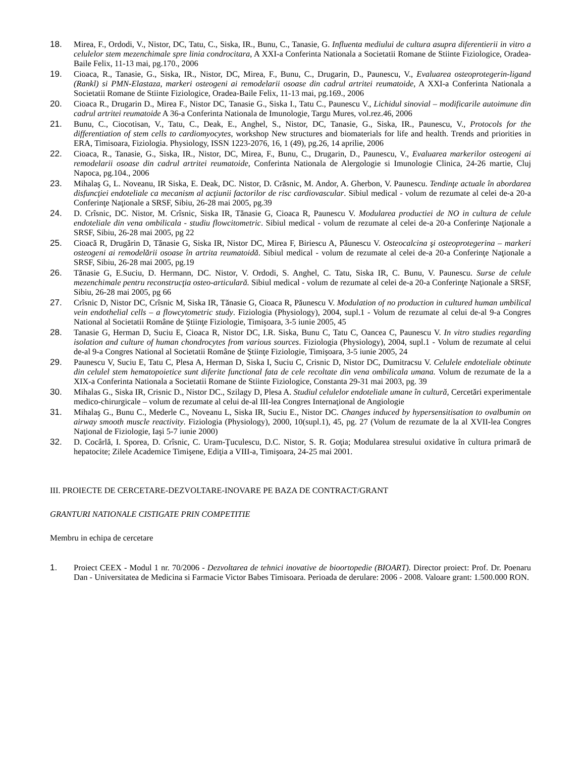18. Mirea, F., Ordodi, V., Nistor, DC, Tatu, C., Siska, IR., Bunu, C., Tanasie, G. Influenta mediului de cultura asupra diferentierii in vitro a celulelor stem mezenchimale spre linia condrocitara, A XXI-a Conferinta Nationala a Societatii Romane de Stiinte Fiziologice, Oradea-Baile Felix, 11-13 mai, pg.170., 2006
19. Cioaca, R., Tanasie, G., Siska, IR., Nistor, DC, Mirea, F., Bunu, C., Drugarin, D., Paunescu, V., Evaluarea osteoprotegerin-ligand (Rankl) si PMN-Elastaza, markeri osteogeni ai remodelarii osoase din cadrul artritei reumatoide, A XXI-a Conferinta Nationala a Societatii Romane de Stiinte Fiziologice, Oradea-Baile Felix, 11-13 mai, pg.169., 2006
20. Cioaca R., Drugarin D., Mirea F., Nistor DC, Tanasie G., Siska I., Tatu C., Paunescu V., Lichidul sinovial – modificarile autoimune din cadrul artritei reumatoide A 36-a Conferinta Nationala de Imunologie, Targu Mures, vol.rez.46, 2006
21. Bunu, C., Ciocotisan, V., Tatu, C., Deak, E., Anghel, S., Nistor, DC, Tanasie, G., Siska, IR., Paunescu, V., Protocols for the differentiation of stem cells to cardiomyocytes, workshop New structures and biomaterials for life and health. Trends and priorities in ERA, Timisoara, Fiziologia. Physiology, ISSN 1223-2076, 16, 1 (49), pg.26, 14 aprilie, 2006
22. Cioaca, R., Tanasie, G., Siska, IR., Nistor, DC, Mirea, F., Bunu, C., Drugarin, D., Paunescu, V., Evaluarea markerilor osteogeni ai remodelarii osoase din cadrul artritei reumatoide, Conferinta Nationala de Alergologie si Imunologie Clinica, 24-26 martie, Cluj Napoca, pg.104., 2006
23. Mihalaş G, L. Noveanu, IR Siska, E. Deak, DC. Nistor, D. Crăsnic, M. Andor, A. Gherbon, V. Paunescu. Tendinţe actuale în abordarea disfuncţiei endoteliale ca mecanism al acţiunii factorilor de risc cardiovascular. Sibiul medical - volum de rezumate al celei de-a 20-a Conferinţe Naţionale a SRSF, Sibiu, 26-28 mai 2005, pg.39
24. D. Crîsnic, DC. Nistor, M. Crîsnic, Siska IR, Tănasie G, Cioaca R, Paunescu V. Modularea productiei de NO in cultura de celule endoteliale din vena ombilicala - studiu flowcitometric. Sibiul medical - volum de rezumate al celei de-a 20-a Conferinţe Naţionale a SRSF, Sibiu, 26-28 mai 2005, pg 22
25. Cioacă R, Drugărin D, Tănasie G, Siska IR, Nistor DC, Mirea F, Biriescu A, Păunescu V. Osteocalcina şi osteoprotegerina – markeri osteogeni ai remodelării osoase în artrita reumatoidă. Sibiul medical - volum de rezumate al celei de-a 20-a Conferinţe Naţionale a SRSF, Sibiu, 26-28 mai 2005, pg.19
26. Tănasie G, E.Suciu, D. Hermann, DC. Nistor, V. Ordodi, S. Anghel, C. Tatu, Siska IR, C. Bunu, V. Paunescu. Surse de celule mezenchimale pentru reconstrucţia osteo-articulară. Sibiul medical - volum de rezumate al celei de-a 20-a Conferinţe Naţionale a SRSF, Sibiu, 26-28 mai 2005, pg 66
27. Crîsnic D, Nistor DC, Crîsnic M, Siska IR, Tănasie G, Cioaca R, Păunescu V. Modulation of no production in cultured human umbilical vein endothelial cells – a flowcytometric study. Fiziologia (Physiology), 2004, supl.1 - Volum de rezumate al celui de-al 9-a Congres National al Societatii Române de Ştiinţe Fiziologie, Timişoara, 3-5 iunie 2005, 45
28. Tanasie G, Herman D, Suciu E, Cioaca R, Nistor DC, I.R. Siska, Bunu C, Tatu C, Oancea C, Paunescu V. In vitro studies regarding isolation and culture of human chondrocytes from various sources. Fiziologia (Physiology), 2004, supl.1 - Volum de rezumate al celui de-al 9-a Congres National al Societatii Române de Ştiinţe Fiziologie, Timişoara, 3-5 iunie 2005, 24
29. Paunescu V, Suciu E, Tatu C, Plesa A, Herman D, Siska I, Suciu C, Crisnic D, Nistor DC, Dumitracsu V. Celulele endoteliale obtinute din celulel stem hematopoietice sunt diferite functional fata de cele recoltate din vena ombilicala umana. Volum de rezumate de la a XIX-a Conferinta Nationala a Societatii Romane de Stiinte Fiziologice, Constanta 29-31 mai 2003, pg. 39
30. Mihalas G., Siska IR, Crisnic D., Nistor DC., Szilagy D, Plesa A. Studiul celulelor endoteliale umane în cultură, Cercetări experimentale medico-chirurgicale – volum de rezumate al celui de-al III-lea Congres Internaţional de Angiologie
31. Mihalaş G., Bunu C., Mederle C., Noveanu L, Siska IR, Suciu E., Nistor DC. Changes induced by hypersensitisation to ovalbumin on airway smooth muscle reactivity. Fiziologia (Physiology), 2000, 10(supl.1), 45, pg. 27 (Volum de rezumate de la al XVII-lea Congres Naţional de Fiziologie, Iaşi 5-7 iunie 2000)
32. D. Cocârlă, I. Sporea, D. Crîsnic, C. Uram-Ţuculescu, D.C. Nistor, S. R. Goţia; Modularea stresului oxidative în cultura primară de hepatocite; Zilele Academice Timişene, Ediţia a VIII-a, Timişoara, 24-25 mai 2001.
III. PROIECTE DE CERCETARE-DEZVOLTARE-INOVARE PE BAZA DE CONTRACT/GRANT
GRANTURI NATIONALE CISTIGATE PRIN COMPETITIE
Membru in echipa de cercetare
1. Proiect CEEX - Modul 1 nr. 70/2006 - Dezvoltarea de tehnici inovative de bioortopedie (BIOART). Director proiect: Prof. Dr. Poenaru Dan - Universitatea de Medicina si Farmacie Victor Babes Timisoara. Perioada de derulare: 2006 - 2008. Valoare grant: 1.500.000 RON.